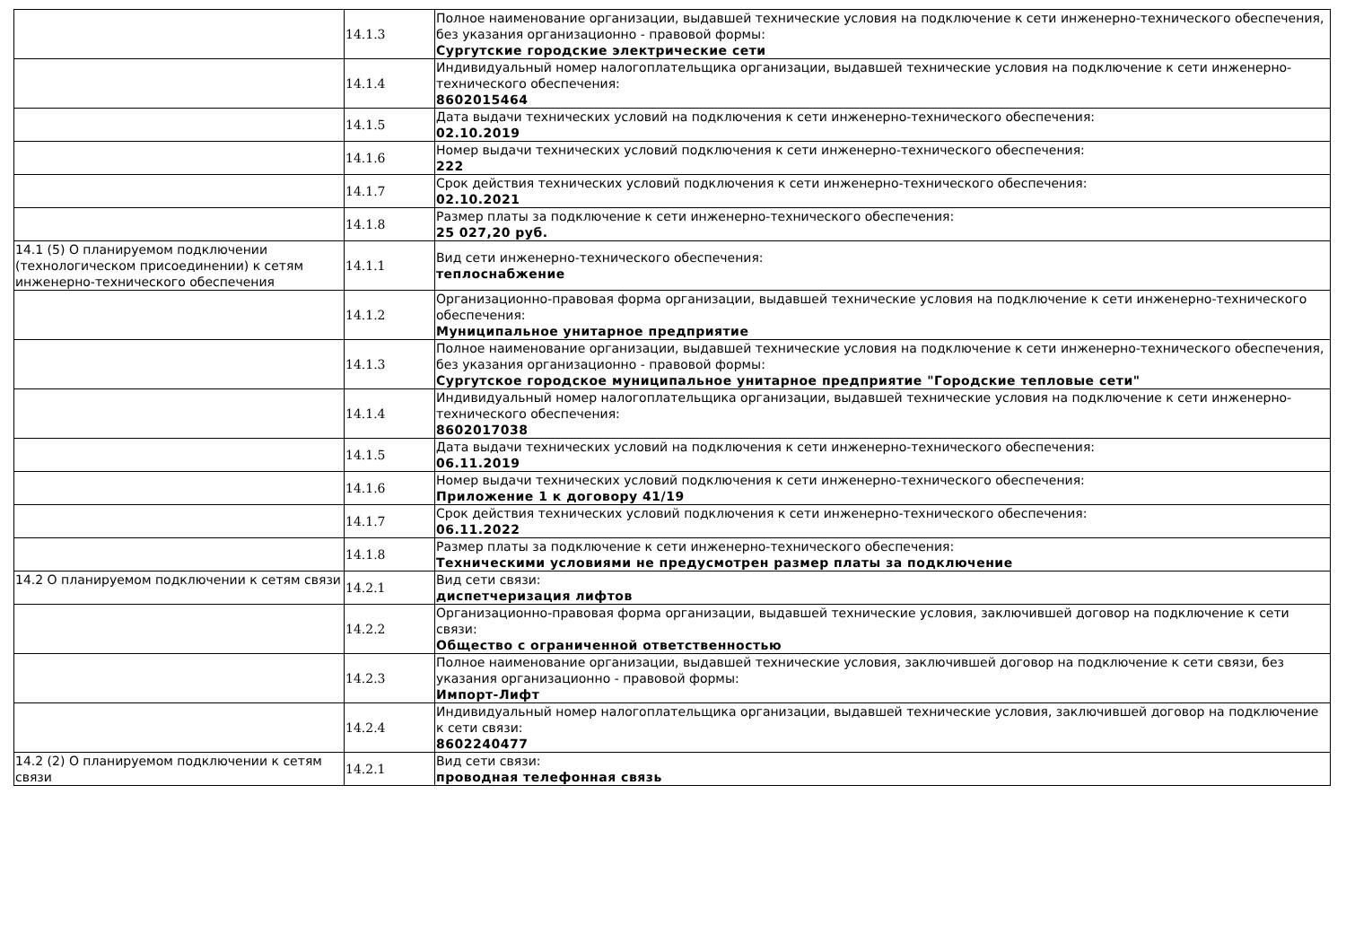| | 14.1.3 | Полное наименование организации, выдавшей технические условия на подключение к сети инженерно-технического обеспечения, без указания организационно - правовой формы: Сургутские городские электрические сети |
| | 14.1.4 | Индивидуальный номер налогоплательщика организации, выдавшей технические условия на подключение к сети инженерно-технического обеспечения: 8602015464 |
| | 14.1.5 | Дата выдачи технических условий на подключения к сети инженерно-технического обеспечения: 02.10.2019 |
| | 14.1.6 | Номер выдачи технических условий подключения к сети инженерно-технического обеспечения: 222 |
| | 14.1.7 | Срок действия технических условий подключения к сети инженерно-технического обеспечения: 02.10.2021 |
| | 14.1.8 | Размер платы за подключение к сети инженерно-технического обеспечения: 25 027,20 руб. |
| 14.1 (5) О планируемом подключении (технологическом присоединении) к сетям инженерно-технического обеспечения | 14.1.1 | Вид сети инженерно-технического обеспечения: теплоснабжение |
| | 14.1.2 | Организационно-правовая форма организации, выдавшей технические условия на подключение к сети инженерно-технического обеспечения: Муниципальное унитарное предприятие |
| | 14.1.3 | Полное наименование организации, выдавшей технические условия на подключение к сети инженерно-технического обеспечения, без указания организационно - правовой формы: Сургутское городское муниципальное унитарное предприятие "Городские тепловые сети" |
| | 14.1.4 | Индивидуальный номер налогоплательщика организации, выдавшей технические условия на подключение к сети инженерно-технического обеспечения: 8602017038 |
| | 14.1.5 | Дата выдачи технических условий на подключения к сети инженерно-технического обеспечения: 06.11.2019 |
| | 14.1.6 | Номер выдачи технических условий подключения к сети инженерно-технического обеспечения: Приложение 1 к договору 41/19 |
| | 14.1.7 | Срок действия технических условий подключения к сети инженерно-технического обеспечения: 06.11.2022 |
| | 14.1.8 | Размер платы за подключение к сети инженерно-технического обеспечения: Техническими условиями не предусмотрен размер платы за подключение |
| 14.2 О планируемом подключении к сетям связи | 14.2.1 | Вид сети связи: диспетчеризация лифтов |
| | 14.2.2 | Организационно-правовая форма организации, выдавшей технические условия, заключившей договор на подключение к сети связи: Общество с ограниченной ответственностью |
| | 14.2.3 | Полное наименование организации, выдавшей технические условия, заключившей договор на подключение к сети связи, без указания организационно - правовой формы: Импорт-Лифт |
| | 14.2.4 | Индивидуальный номер налогоплательщика организации, выдавшей технические условия, заключившей договор на подключение к сети связи: 8602240477 |
| 14.2 (2) О планируемом подключении к сетям связи | 14.2.1 | Вид сети связи: проводная телефонная связь |